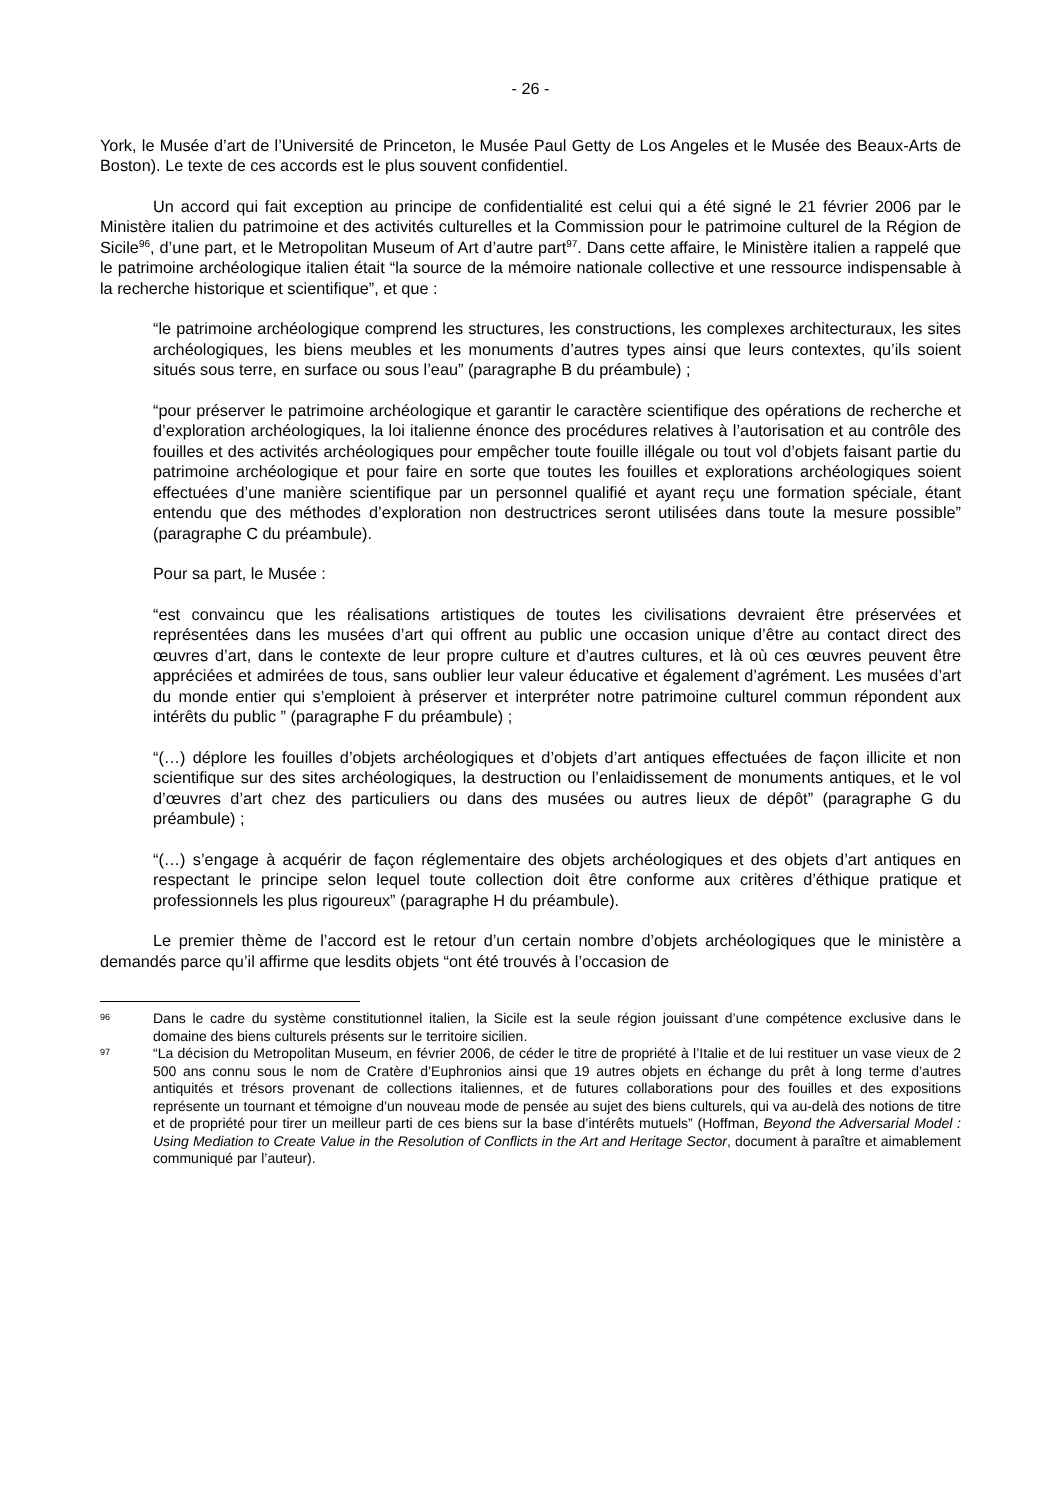- 26 -
York, le Musée d’art de l’Université de Princeton, le Musée Paul Getty de Los Angeles et le Musée des Beaux-Arts de Boston). Le texte de ces accords est le plus souvent confidentiel.
Un accord qui fait exception au principe de confidentialité est celui qui a été signé le 21 février 2006 par le Ministère italien du patrimoine et des activités culturelles et la Commission pour le patrimoine culturel de la Région de Sicile<sup>96</sup>, d’une part, et le Metropolitan Museum of Art d’autre part<sup>97</sup>. Dans cette affaire, le Ministère italien a rappelé que le patrimoine archéologique italien était “la source de la mémoire nationale collective et une ressource indispensable à la recherche historique et scientifique”, et que :
“le patrimoine archéologique comprend les structures, les constructions, les complexes architecturaux, les sites archéologiques, les biens meubles et les monuments d’autres types ainsi que leurs contextes, qu’ils soient situés sous terre, en surface ou sous l’eau” (paragraphe B du préambule) ;
“pour préserver le patrimoine archéologique et garantir le caractère scientifique des opérations de recherche et d’exploration archéologiques, la loi italienne énonce des procédures relatives à l’autorisation et au contrôle des fouilles et des activités archéologiques pour empêcher toute fouille illégale ou tout vol d’objets faisant partie du patrimoine archéologique et pour faire en sorte que toutes les fouilles et explorations archéologiques soient effectuées d’une manière scientifique par un personnel qualifié et ayant reçu une formation spéciale, étant entendu que des méthodes d’exploration non destructrices seront utilisées dans toute la mesure possible” (paragraphe C du préambule).
Pour sa part, le Musée :
“est convaincu que les réalisations artistiques de toutes les civilisations devraient être préservées et représentées dans les musées d’art qui offrent au public une occasion unique d’être au contact direct des œuvres d’art, dans le contexte de leur propre culture et d’autres cultures, et là où ces œuvres peuvent être appréciées et admirées de tous, sans oublier leur valeur éducative et également d’agrément. Les musées d’art du monde entier qui s’emploient à préserver et interpréter notre patrimoine culturel commun répondent aux intérêts du public ” (paragraphe F du préambule) ;
“(…) déplore les fouilles d’objets archéologiques et d’objets d’art antiques effectuées de façon illicite et non scientifique sur des sites archéologiques, la destruction ou l’enlaidissement de monuments antiques, et le vol d’œuvres d’art chez des particuliers ou dans des musées ou autres lieux de dépôt” (paragraphe G du préambule) ;
“(…) s’engage à acquérir de façon réglementaire des objets archéologiques et des objets d’art antiques en respectant le principe selon lequel toute collection doit être conforme aux critères d’éthique pratique et professionnels les plus rigoureux” (paragraphe H du préambule).
Le premier thème de l’accord est le retour d’un certain nombre d’objets archéologiques que le ministère a demandés parce qu’il affirme que lesdits objets “ont été trouvés à l’occasion de
96
Dans le cadre du système constitutionnel italien, la Sicile est la seule région jouissant d’une compétence exclusive dans le domaine des biens culturels présents sur le territoire sicilien.
97
“La décision du Metropolitan Museum, en février 2006, de céder le titre de propriété à l’Italie et de lui restituer un vase vieux de 2 500 ans connu sous le nom de Cratère d’Euphronios ainsi que 19 autres objets en échange du prêt à long terme d’autres antiquités et trésors provenant de collections italiennes, et de futures collaborations pour des fouilles et des expositions représente un tournant et témoigne d’un nouveau mode de pensée au sujet des biens culturels, qui va au-delà des notions de titre et de propriété pour tirer un meilleur parti de ces biens sur la base d’intérêts mutuels” (Hoffman, Beyond the Adversarial Model : Using Mediation to Create Value in the Resolution of Conflicts in the Art and Heritage Sector, document à paraître et aimablement communiqué par l’auteur).